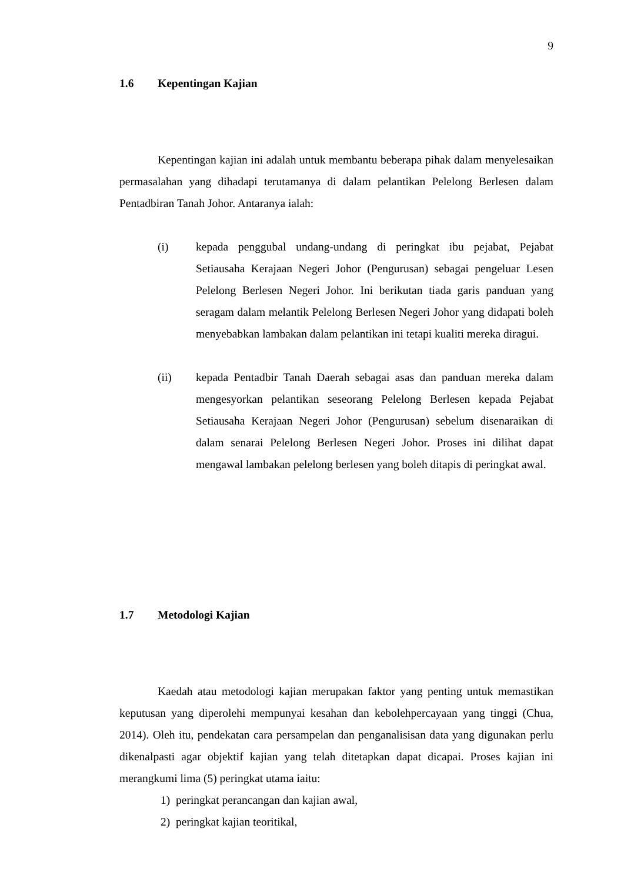9
1.6 Kepentingan Kajian
Kepentingan kajian ini adalah untuk membantu beberapa pihak dalam menyelesaikan permasalahan yang dihadapi terutamanya di dalam pelantikan Pelelong Berlesen dalam Pentadbiran Tanah Johor. Antaranya ialah:
(i) kepada penggubal undang-undang di peringkat ibu pejabat, Pejabat Setiausaha Kerajaan Negeri Johor (Pengurusan) sebagai pengeluar Lesen Pelelong Berlesen Negeri Johor. Ini berikutan tiada garis panduan yang seragam dalam melantik Pelelong Berlesen Negeri Johor yang didapati boleh menyebabkan lambakan dalam pelantikan ini tetapi kualiti mereka diragui.
(ii) kepada Pentadbir Tanah Daerah sebagai asas dan panduan mereka dalam mengesyorkan pelantikan seseorang Pelelong Berlesen kepada Pejabat Setiausaha Kerajaan Negeri Johor (Pengurusan) sebelum disenaraikan di dalam senarai Pelelong Berlesen Negeri Johor. Proses ini dilihat dapat mengawal lambakan pelelong berlesen yang boleh ditapis di peringkat awal.
1.7 Metodologi Kajian
Kaedah atau metodologi kajian merupakan faktor yang penting untuk memastikan keputusan yang diperolehi mempunyai kesahan dan kebolehpercayaan yang tinggi (Chua, 2014). Oleh itu, pendekatan cara persampelan dan penganalisisan data yang digunakan perlu dikenalpasti agar objektif kajian yang telah ditetapkan dapat dicapai. Proses kajian ini merangkumi lima (5) peringkat utama iaitu:
1) peringkat perancangan dan kajian awal,
2) peringkat kajian teoritikal,